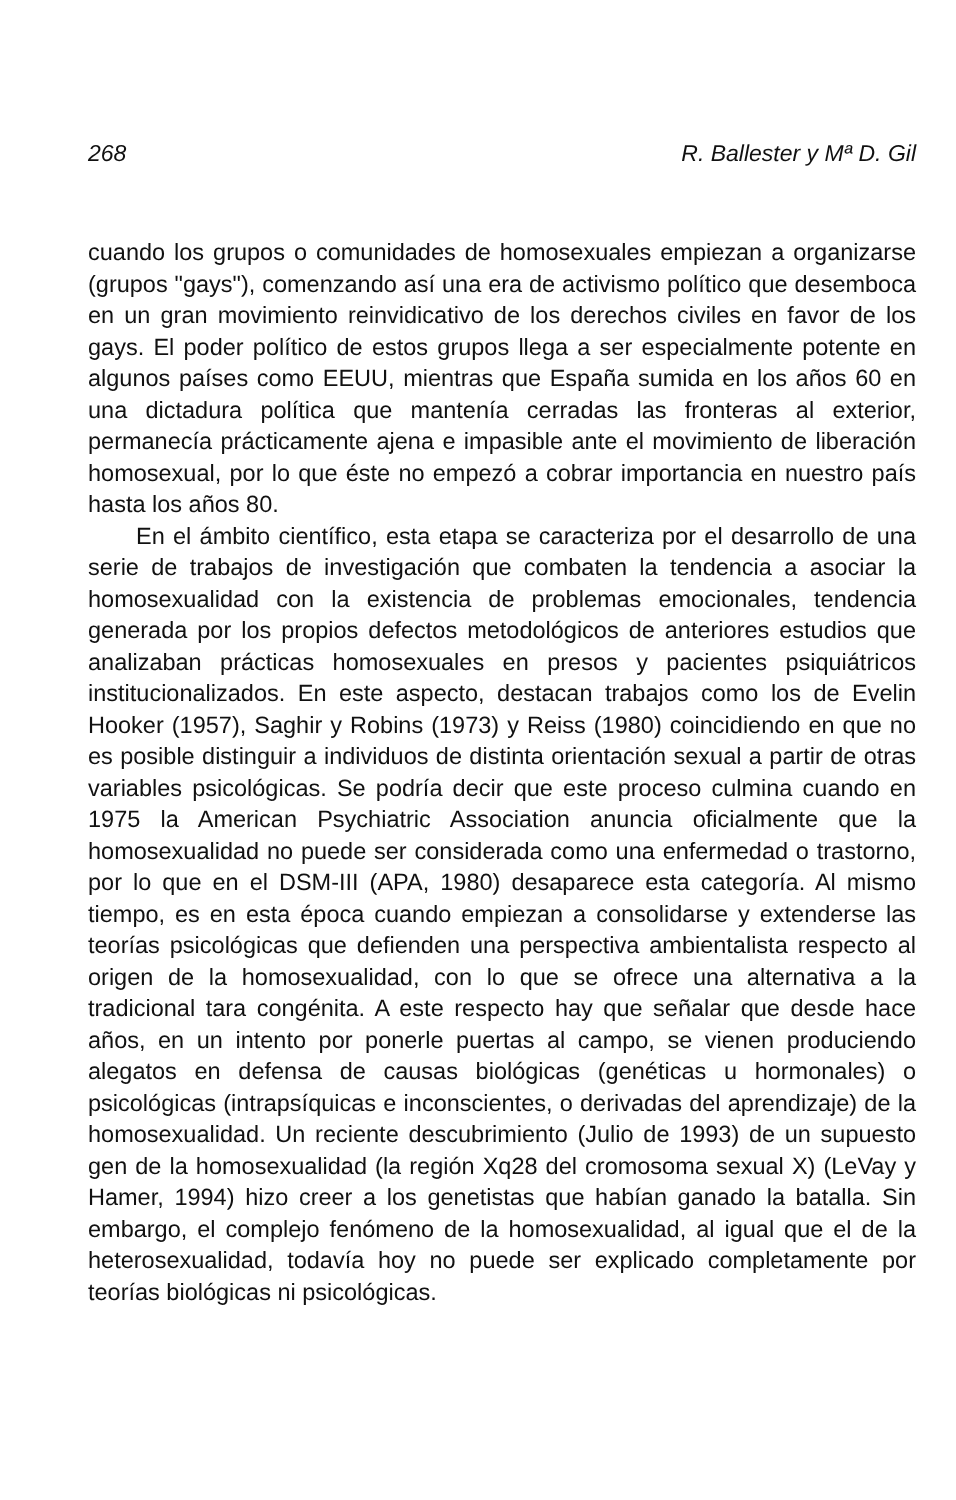268 R. Ballester y Mª D. Gil
cuando los grupos o comunidades de homosexuales empiezan a organizarse (grupos "gays"), comenzando así una era de activismo político que desemboca en un gran movimiento reinvidicativo de los derechos civiles en favor de los gays. El poder político de estos grupos llega a ser especialmente potente en algunos países como EEUU, mientras que España sumida en los años 60 en una dictadura política que mantenía cerradas las fronteras al exterior, permanecía prácticamente ajena e impasible ante el movimiento de liberación homosexual, por lo que éste no empezó a cobrar importancia en nuestro país hasta los años 80.
En el ámbito científico, esta etapa se caracteriza por el desarrollo de una serie de trabajos de investigación que combaten la tendencia a asociar la homosexualidad con la existencia de problemas emocionales, tendencia generada por los propios defectos metodológicos de anteriores estudios que analizaban prácticas homosexuales en presos y pacientes psiquiátricos institucionalizados. En este aspecto, destacan trabajos como los de Evelin Hooker (1957), Saghir y Robins (1973) y Reiss (1980) coincidiendo en que no es posible distinguir a individuos de distinta orientación sexual a partir de otras variables psicológicas. Se podría decir que este proceso culmina cuando en 1975 la American Psychiatric Association anuncia oficialmente que la homosexualidad no puede ser considerada como una enfermedad o trastorno, por lo que en el DSM-III (APA, 1980) desaparece esta categoría. Al mismo tiempo, es en esta época cuando empiezan a consolidarse y extenderse las teorías psicológicas que defienden una perspectiva ambientalista respecto al origen de la homosexualidad, con lo que se ofrece una alternativa a la tradicional tara congénita. A este respecto hay que señalar que desde hace años, en un intento por ponerle puertas al campo, se vienen produciendo alegatos en defensa de causas biológicas (genéticas u hormonales) o psicológicas (intrapsíquicas e inconscientes, o derivadas del aprendizaje) de la homosexualidad. Un reciente descubrimiento (Julio de 1993) de un supuesto gen de la homosexualidad (la región Xq28 del cromosoma sexual X) (LeVay y Hamer, 1994) hizo creer a los genetistas que habían ganado la batalla. Sin embargo, el complejo fenómeno de la homosexualidad, al igual que el de la heterosexualidad, todavía hoy no puede ser explicado completamente por teorías biológicas ni psicológicas.